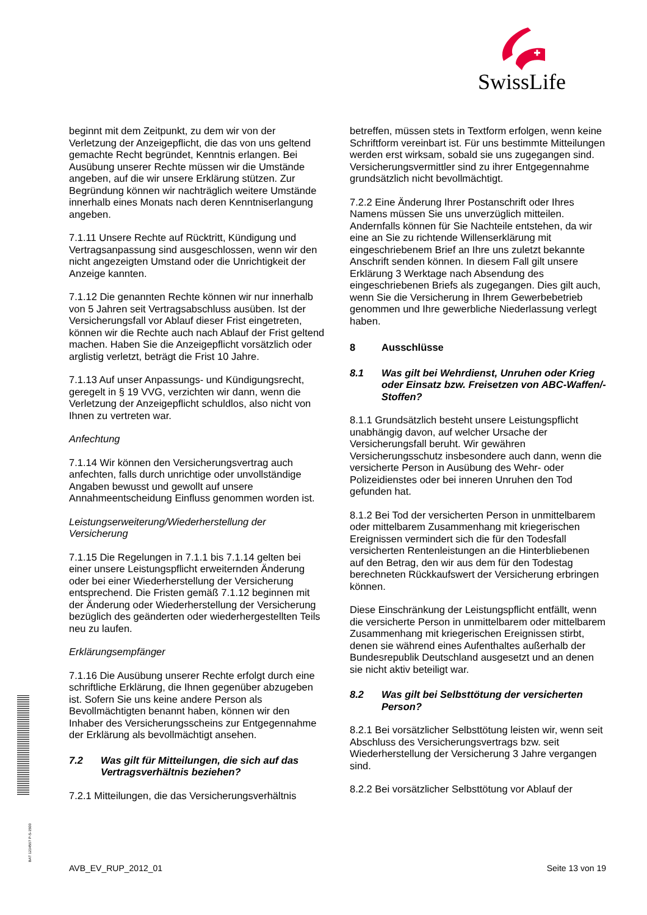SwissLife
beginnt mit dem Zeitpunkt, zu dem wir von der Verletzung der Anzeigepflicht, die das von uns geltend gemachte Recht begründet, Kenntnis erlangen. Bei Ausübung unserer Rechte müssen wir die Umstände angeben, auf die wir unsere Erklärung stützen. Zur Begründung können wir nachträglich weitere Umstände innerhalb eines Monats nach deren Kenntniserlangung angeben.
7.1.11 Unsere Rechte auf Rücktritt, Kündigung und Vertragsanpassung sind ausgeschlossen, wenn wir den nicht angezeigten Umstand oder die Unrichtigkeit der Anzeige kannten.
7.1.12 Die genannten Rechte können wir nur innerhalb von 5 Jahren seit Vertragsabschluss ausüben. Ist der Versicherungsfall vor Ablauf dieser Frist eingetreten, können wir die Rechte auch nach Ablauf der Frist geltend machen. Haben Sie die Anzeigepflicht vorsätzlich oder arglistig verletzt, beträgt die Frist 10 Jahre.
7.1.13 Auf unser Anpassungs- und Kündigungsrecht, geregelt in § 19 VVG, verzichten wir dann, wenn die Verletzung der Anzeigepflicht schuldlos, also nicht von Ihnen zu vertreten war.
Anfechtung
7.1.14 Wir können den Versicherungsvertrag auch anfechten, falls durch unrichtige oder unvollständige Angaben bewusst und gewollt auf unsere Annahmeentscheidung Einfluss genommen worden ist.
Leistungserweiterung/Wiederherstellung der Versicherung
7.1.15 Die Regelungen in 7.1.1 bis 7.1.14 gelten bei einer unsere Leistungspflicht erweiternden Änderung oder bei einer Wiederherstellung der Versicherung entsprechend. Die Fristen gemäß 7.1.12 beginnen mit der Änderung oder Wiederherstellung der Versicherung bezüglich des geänderten oder wiederhergestellten Teils neu zu laufen.
Erklärungsempfänger
7.1.16 Die Ausübung unserer Rechte erfolgt durch eine schriftliche Erklärung, die Ihnen gegenüber abzugeben ist. Sofern Sie uns keine andere Person als Bevollmächtigten benannt haben, können wir den Inhaber des Versicherungsscheins zur Entgegennahme der Erklärung als bevollmächtigt ansehen.
7.2 Was gilt für Mitteilungen, die sich auf das Vertragsverhältnis beziehen?
7.2.1 Mitteilungen, die das Versicherungsverhältnis
betreffen, müssen stets in Textform erfolgen, wenn keine Schriftform vereinbart ist. Für uns bestimmte Mitteilungen werden erst wirksam, sobald sie uns zugegangen sind. Versicherungsvermittler sind zu ihrer Entgegennahme grundsätzlich nicht bevollmächtigt.
7.2.2 Eine Änderung Ihrer Postanschrift oder Ihres Namens müssen Sie uns unverzüglich mitteilen. Andernfalls können für Sie Nachteile entstehen, da wir eine an Sie zu richtende Willenserklärung mit eingeschriebenem Brief an Ihre uns zuletzt bekannte Anschrift senden können. In diesem Fall gilt unsere Erklärung 3 Werktage nach Absendung des eingeschriebenen Briefs als zugegangen. Dies gilt auch, wenn Sie die Versicherung in Ihrem Gewerbebetrieb genommen und Ihre gewerbliche Niederlassung verlegt haben.
8 Ausschlüsse
8.1 Was gilt bei Wehrdienst, Unruhen oder Krieg oder Einsatz bzw. Freisetzen von ABC-Waffen/-Stoffen?
8.1.1 Grundsätzlich besteht unsere Leistungspflicht unabhängig davon, auf welcher Ursache der Versicherungsfall beruht. Wir gewähren Versicherungsschutz insbesondere auch dann, wenn die versicherte Person in Ausübung des Wehr- oder Polizeidienstes oder bei inneren Unruhen den Tod gefunden hat.
8.1.2 Bei Tod der versicherten Person in unmittelbarem oder mittelbarem Zusammenhang mit kriegerischen Ereignissen vermindert sich die für den Todesfall versicherten Rentenleistungen an die Hinterbliebenen auf den Betrag, den wir aus dem für den Todestag berechneten Rückkaufswert der Versicherung erbringen können.
Diese Einschränkung der Leistungspflicht entfällt, wenn die versicherte Person in unmittelbarem oder mittelbarem Zusammenhang mit kriegerischen Ereignissen stirbt, denen sie während eines Aufenthaltes außerhalb der Bundesrepublik Deutschland ausgesetzt und an denen sie nicht aktiv beteiligt war.
8.2 Was gilt bei Selbsttötung der versicherten Person?
8.2.1 Bei vorsätzlicher Selbsttötung leisten wir, wenn seit Abschluss des Versicherungsvertrags bzw. seit Wiederherstellung der Versicherung 3 Jahre vergangen sind.
8.2.2 Bei vorsätzlicher Selbsttötung vor Ablauf der
BAT 1234567 P-S-1500
AVB_EV_RUP_2012_01 Seite 13 von 19